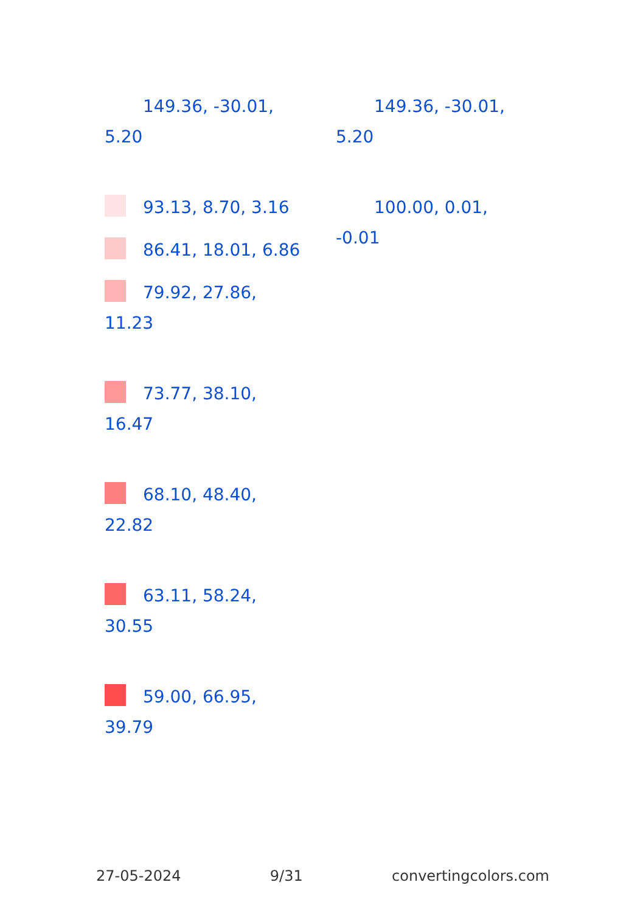149.36, -30.01, 5.20
93.13, 8.70, 3.16
86.41, 18.01, 6.86
79.92, 27.86, 11.23
73.77, 38.10, 16.47
68.10, 48.40, 22.82
63.11, 58.24, 30.55
59.00, 66.95, 39.79
149.36, -30.01, 5.20
100.00, 0.01, -0.01
27-05-2024 9/31 convertingcolors.com